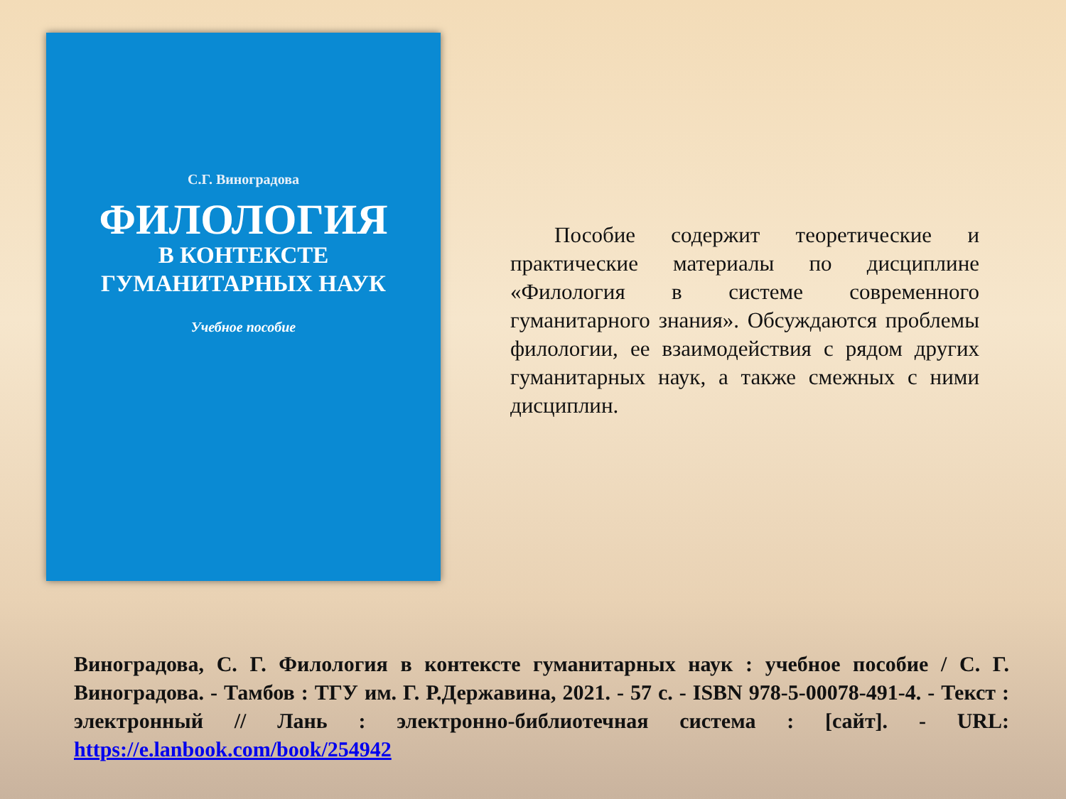С.Г. Виноградова
ФИЛОЛОГИЯ
В КОНТЕКСТЕ
ГУМАНИТАРНЫХ НАУК
Учебное пособие
  Пособие содержит теоретические и практические материалы по дисциплине «Филология в системе современного гуманитарного знания». Обсуждаются проблемы филологии, ее взаимодействия с рядом других гуманитарных наук, а также смежных с ними дисциплин.
Виноградова, С. Г. Филология в контексте гуманитарных наук : учебное пособие / С. Г. Виноградова. - Тамбов : ТГУ им. Г. Р.Державина, 2021. - 57 с. - ISBN 978-5-00078-491-4. - Текст : электронный // Лань : электронно-библиотечная система : [сайт]. - URL: https://e.lanbook.com/book/254942